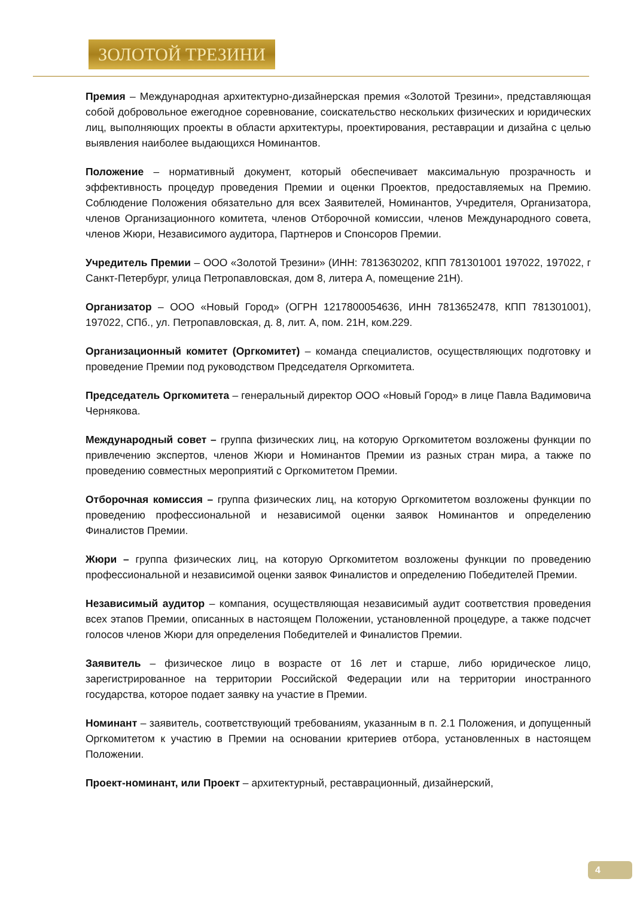ЗОЛОТОЙ ТРЕЗИНИ
Премия – Международная архитектурно-дизайнерская премия «Золотой Трезини», представляющая собой добровольное ежегодное соревнование, соискательство нескольких физических и юридических лиц, выполняющих проекты в области архитектуры, проектирования, реставрации и дизайна с целью выявления наиболее выдающихся Номинантов.
Положение – нормативный документ, который обеспечивает максимальную прозрачность и эффективность процедур проведения Премии и оценки Проектов, предоставляемых на Премию. Соблюдение Положения обязательно для всех Заявителей, Номинантов, Учредителя, Организатора, членов Организационного комитета, членов Отборочной комиссии, членов Международного совета, членов Жюри, Независимого аудитора, Партнеров и Спонсоров Премии.
Учредитель Премии – ООО «Золотой Трезини» (ИНН: 7813630202, КПП 781301001 197022, 197022, г Санкт-Петербург, улица Петропавловская, дом 8, литера А, помещение 21Н).
Организатор – ООО «Новый Город» (ОГРН 1217800054636, ИНН 7813652478, КПП 781301001), 197022, СПб., ул. Петропавловская, д. 8, лит. А, пом. 21Н, ком.229.
Организационный комитет (Оргкомитет) – команда специалистов, осуществляющих подготовку и проведение Премии под руководством Председателя Оргкомитета.
Председатель Оргкомитета – генеральный директор ООО «Новый Город» в лице Павла Вадимовича Чернякова.
Международный совет – группа физических лиц, на которую Оргкомитетом возложены функции по привлечению экспертов, членов Жюри и Номинантов Премии из разных стран мира, а также по проведению совместных мероприятий с Оргкомитетом Премии.
Отборочная комиссия – группа физических лиц, на которую Оргкомитетом возложены функции по проведению профессиональной и независимой оценки заявок Номинантов и определению Финалистов Премии.
Жюри – группа физических лиц, на которую Оргкомитетом возложены функции по проведению профессиональной и независимой оценки заявок Финалистов и определению Победителей Премии.
Независимый аудитор – компания, осуществляющая независимый аудит соответствия проведения всех этапов Премии, описанных в настоящем Положении, установленной процедуре, а также подсчет голосов членов Жюри для определения Победителей и Финалистов Премии.
Заявитель – физическое лицо в возрасте от 16 лет и старше, либо юридическое лицо, зарегистрированное на территории Российской Федерации или на территории иностранного государства, которое подает заявку на участие в Премии.
Номинант – заявитель, соответствующий требованиям, указанным в п. 2.1 Положения, и допущенный Оргкомитетом к участию в Премии на основании критериев отбора, установленных в настоящем Положении.
Проект-номинант, или Проект – архитектурный, реставрационный, дизайнерский,
4